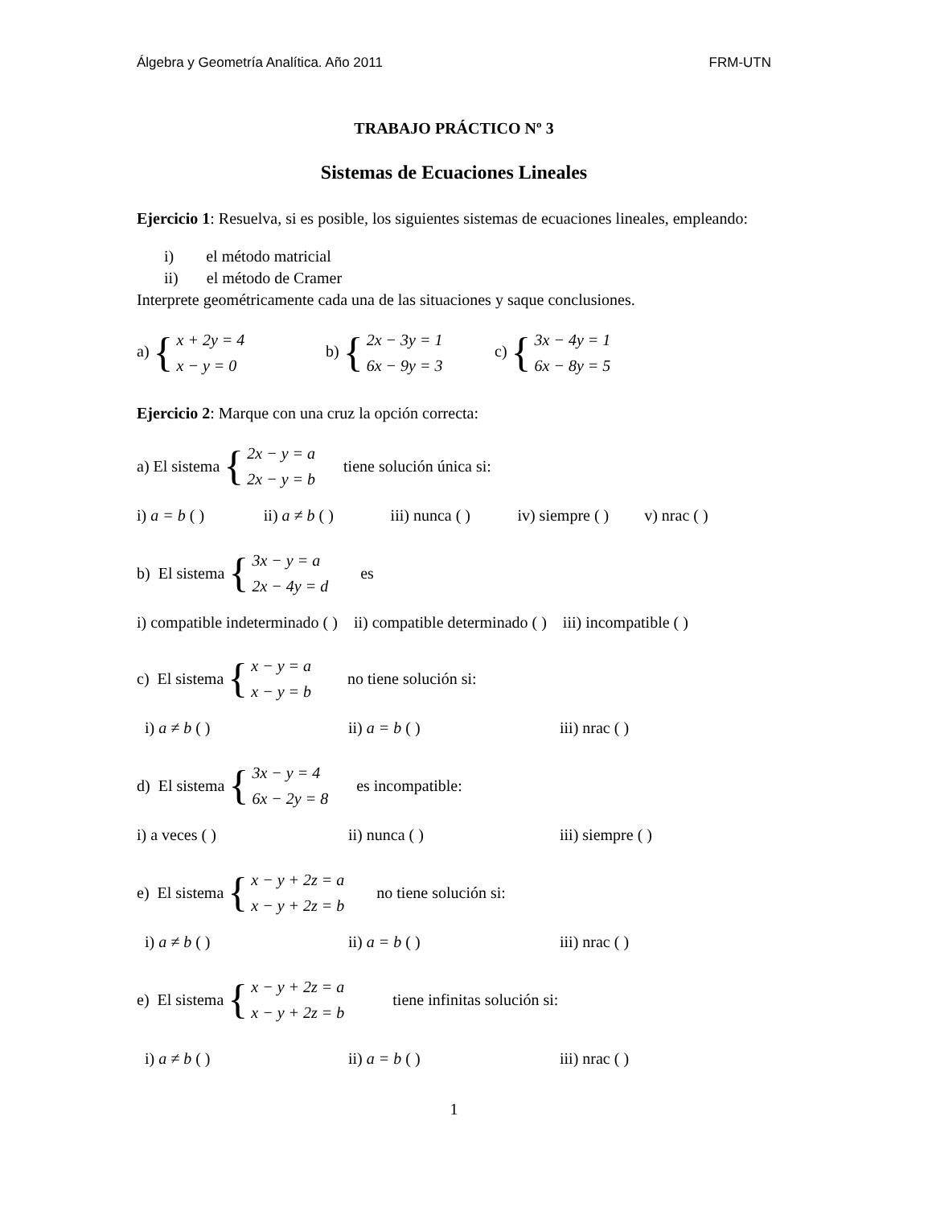Álgebra y Geometría Analítica. Año 2011 FRM-UTN
TRABAJO PRÁCTICO Nº 3
Sistemas de Ecuaciones Lineales
Ejercicio 1: Resuelva, si es posible, los siguientes sistemas de ecuaciones lineales, empleando:
i) el método matricial
ii) el método de Cramer
Interprete geométricamente cada una de las situaciones y saque conclusiones.
a) { x + 2y = 4
x − y = 0 b) { 2x − 3y = 1
6x − 9y = 3 c) { 3x − 4y = 1
6x − 8y = 5
Ejercicio 2: Marque con una cruz la opción correcta:
a) El sistema { 2x − y = a
2x − y = b tiene solución única si:
i) a = b ( ) ii) a ≠ b ( ) iii) nunca ( ) iv) siempre ( ) v) nrac ( )
b) El sistema { 3x − y = a
2x − 4y = d es
i) compatible indeterminado ( ) ii) compatible determinado ( ) iii) incompatible ( )
c) El sistema { x − y = a
x − y = b no tiene solución si:
i) a ≠ b ( ) ii) a = b ( ) iii) nrac ( )
d) El sistema { 3x − y = 4
6x − 2y = 8 es incompatible:
i) a veces ( ) ii) nunca ( ) iii) siempre ( )
e) El sistema { x − y + 2z = a
x − y + 2z = b no tiene solución si:
i) a ≠ b ( ) ii) a = b ( ) iii) nrac ( )
e) El sistema { x − y + 2z = a
x − y + 2z = b tiene infinitas solución si:
i) a ≠ b ( ) ii) a = b ( ) iii) nrac ( )
1